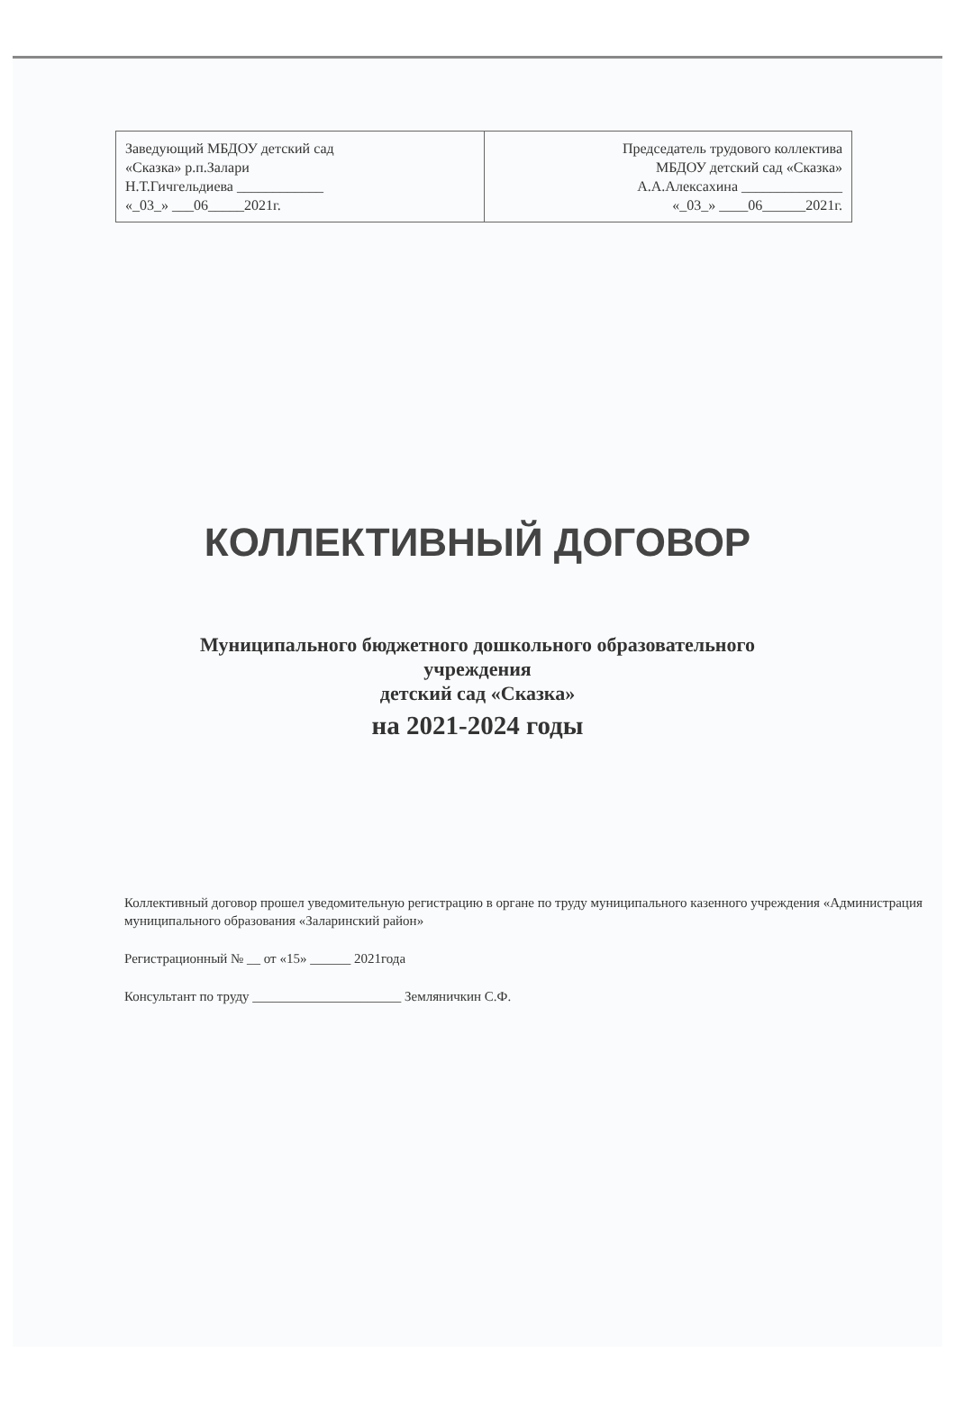| Заведующий МБДОУ детский сад «Сказка» р.п.Залари Н.Т.Гичгельдиева ____________ «_03_» ___06_____2021г. | Председатель трудового коллектива МБДОУ детский сад «Сказка» А.А.Алексахина ______________ «_03_» ____06______2021г. |
КОЛЛЕКТИВНЫЙ ДОГОВОР
Муниципального бюджетного дошкольного образовательного
учреждения
детский сад «Сказка»
на 2021-2024 годы
Коллективный договор прошел уведомительную регистрацию в органе по труду муниципального казенного учреждения «Администрация муниципального образования «Заларинский район»
Регистрационный № __ от «15» ______ 2021года
Консультант по труду ______________________ Земляничкин С.Ф.